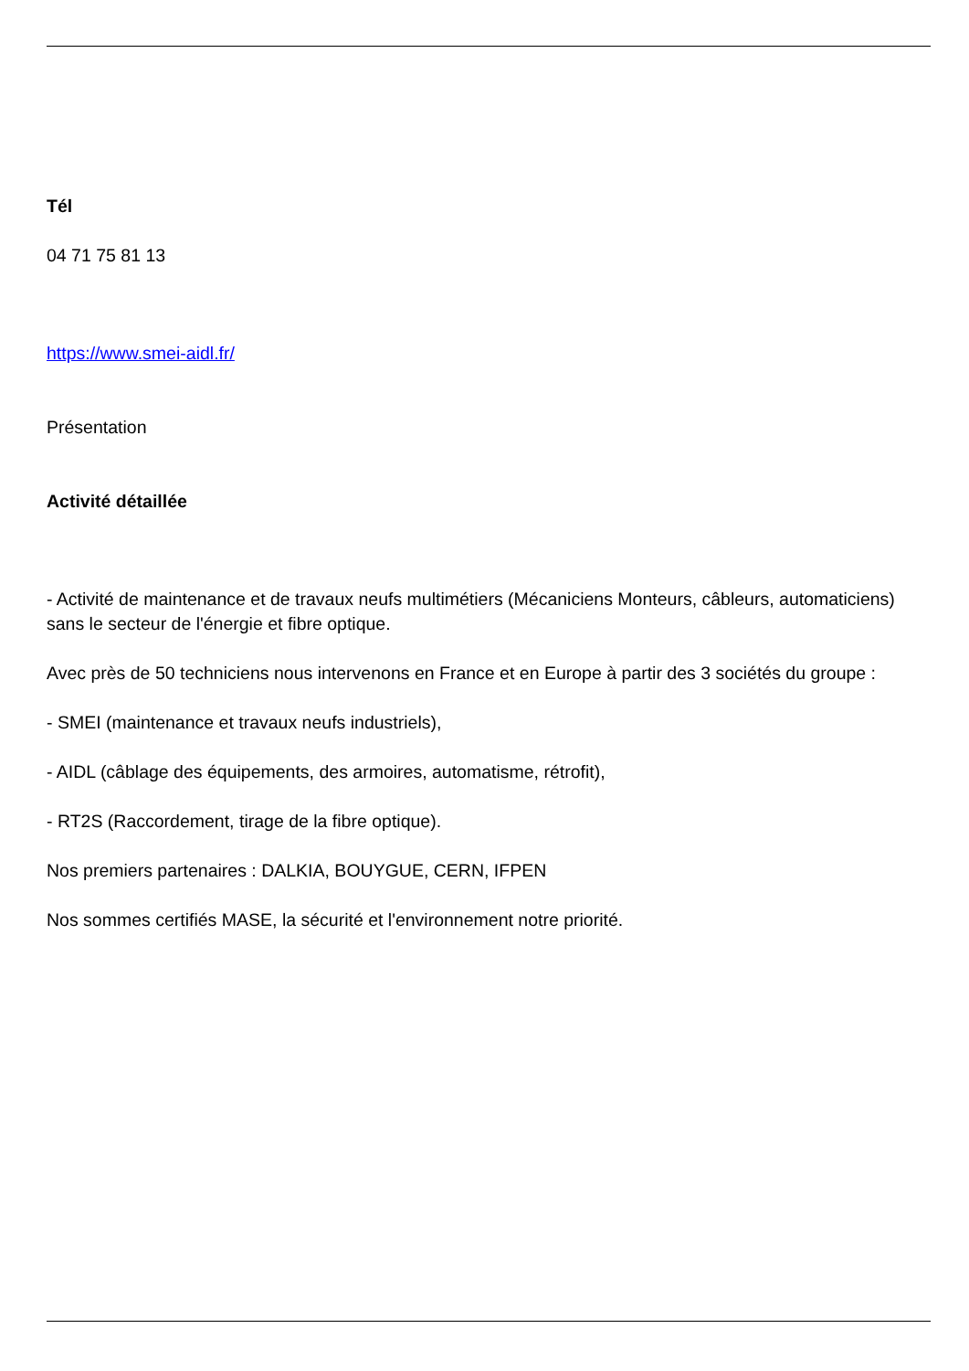Tél
04 71 75 81 13
https://www.smei-aidl.fr/
Présentation
Activité détaillée
- Activité de maintenance et de travaux neufs multimétiers (Mécaniciens Monteurs, câbleurs, automaticiens) sans le secteur de l'énergie et fibre optique.
Avec près de 50 techniciens nous intervenons en France et en Europe à partir des 3 sociétés du groupe :
- SMEI (maintenance et travaux neufs industriels),
- AIDL (câblage des équipements, des armoires, automatisme, rétrofit),
- RT2S (Raccordement, tirage de la fibre optique).
Nos premiers partenaires : DALKIA, BOUYGUE, CERN, IFPEN
Nos sommes certifiés MASE, la sécurité et l'environnement notre priorité.